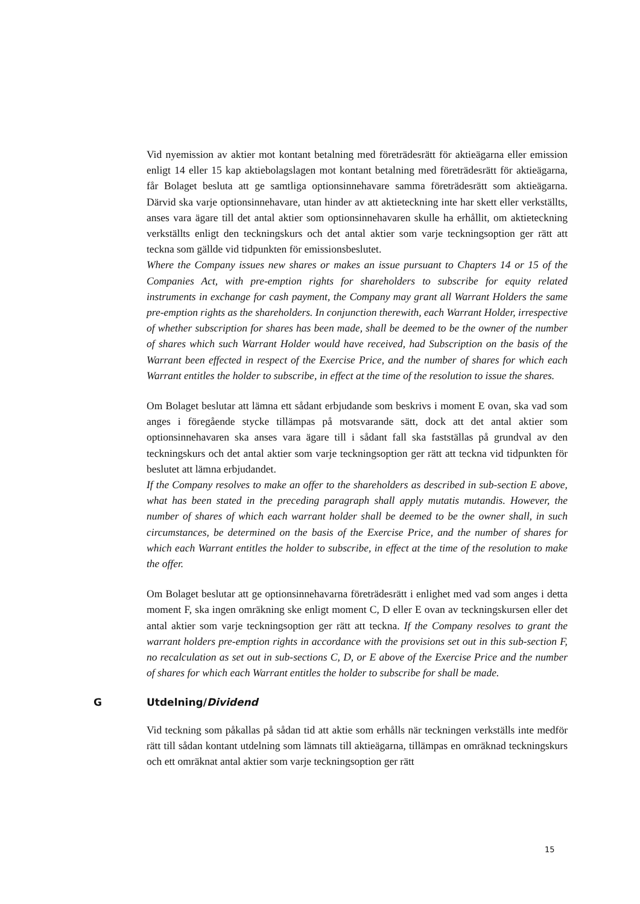Vid nyemission av aktier mot kontant betalning med företrädesrätt för aktieägarna eller emission enligt 14 eller 15 kap aktiebolagslagen mot kontant betalning med företrädesrätt för aktieägarna, får Bolaget besluta att ge samtliga optionsinnehavare samma företrädesrätt som aktieägarna. Därvid ska varje optionsinnehavare, utan hinder av att aktieteckning inte har skett eller verkställts, anses vara ägare till det antal aktier som optionsinnehavaren skulle ha erhållit, om aktieteckning verkställts enligt den teckningskurs och det antal aktier som varje teckningsoption ger rätt att teckna som gällde vid tidpunkten för emissionsbeslutet.
Where the Company issues new shares or makes an issue pursuant to Chapters 14 or 15 of the Companies Act, with pre-emption rights for shareholders to subscribe for equity related instruments in exchange for cash payment, the Company may grant all Warrant Holders the same pre-emption rights as the shareholders. In conjunction therewith, each Warrant Holder, irrespective of whether subscription for shares has been made, shall be deemed to be the owner of the number of shares which such Warrant Holder would have received, had Subscription on the basis of the Warrant been effected in respect of the Exercise Price, and the number of shares for which each Warrant entitles the holder to subscribe, in effect at the time of the resolution to issue the shares.
Om Bolaget beslutar att lämna ett sådant erbjudande som beskrivs i moment E ovan, ska vad som anges i föregående stycke tillämpas på motsvarande sätt, dock att det antal aktier som optionsinnehavaren ska anses vara ägare till i sådant fall ska fastställas på grundval av den teckningskurs och det antal aktier som varje teckningsoption ger rätt att teckna vid tidpunkten för beslutet att lämna erbjudandet.
If the Company resolves to make an offer to the shareholders as described in sub-section E above, what has been stated in the preceding paragraph shall apply mutatis mutandis. However, the number of shares of which each warrant holder shall be deemed to be the owner shall, in such circumstances, be determined on the basis of the Exercise Price, and the number of shares for which each Warrant entitles the holder to subscribe, in effect at the time of the resolution to make the offer.
Om Bolaget beslutar att ge optionsinnehavarna företrädesrätt i enlighet med vad som anges i detta moment F, ska ingen omräkning ske enligt moment C, D eller E ovan av teckningskursen eller det antal aktier som varje teckningsoption ger rätt att teckna. If the Company resolves to grant the warrant holders pre-emption rights in accordance with the provisions set out in this sub-section F, no recalculation as set out in sub-sections C, D, or E above of the Exercise Price and the number of shares for which each Warrant entitles the holder to subscribe for shall be made.
G Utdelning/Dividend
Vid teckning som påkallas på sådan tid att aktie som erhålls när teckningen verkställs inte medför rätt till sådan kontant utdelning som lämnats till aktieägarna, tillämpas en omräknad teckningskurs och ett omräknat antal aktier som varje teckningsoption ger rätt
15